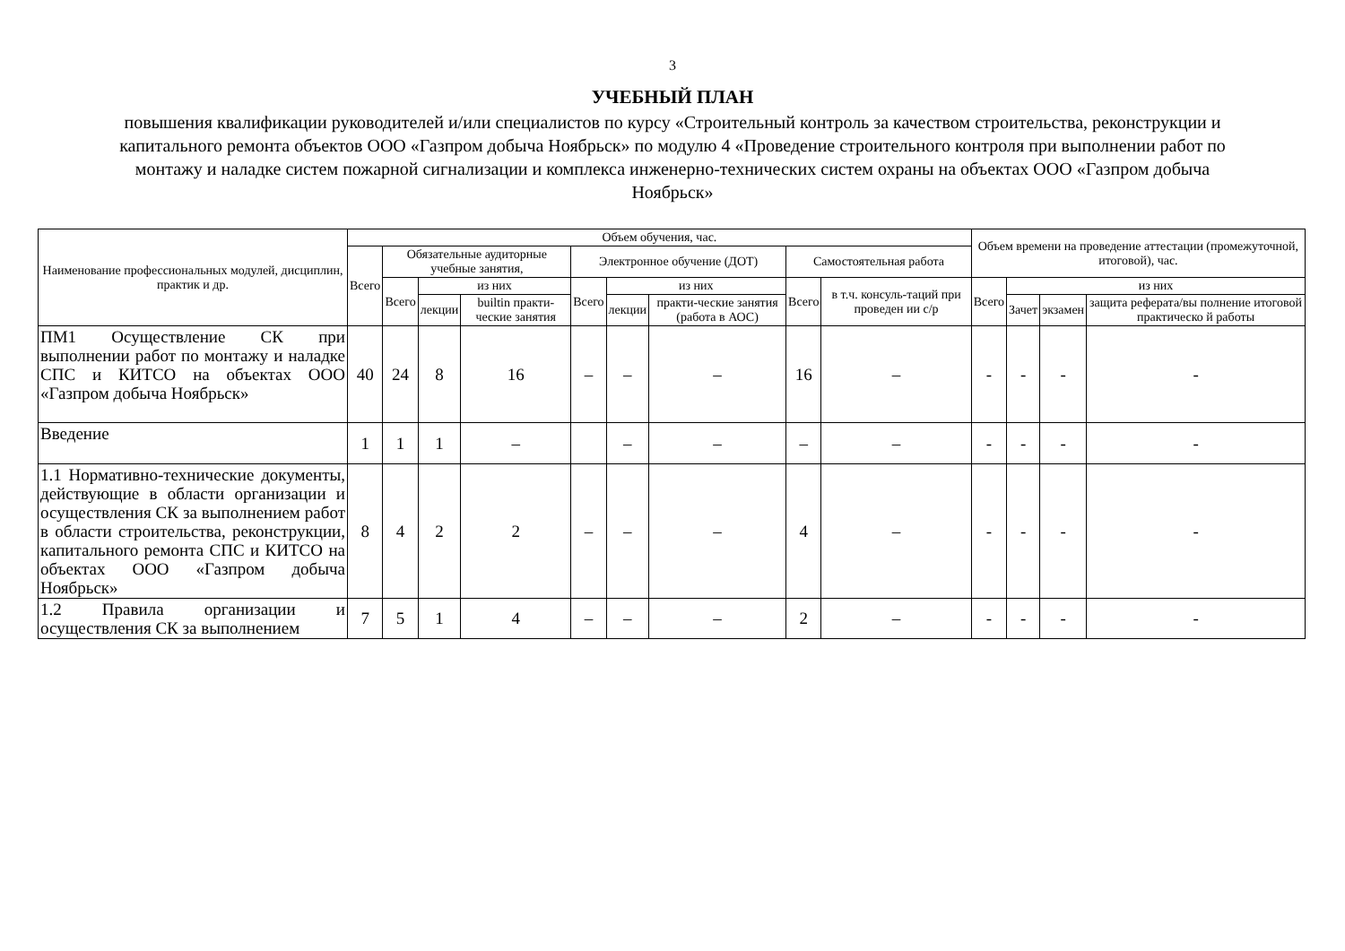3
УЧЕБНЫЙ ПЛАН
повышения квалификации руководителей и/или специалистов по курсу «Строительный контроль за качеством строительства, реконструкции и капитального ремонта объектов ООО «Газпром добыча Ноябрьск» по модулю 4 «Проведение строительного контроля при выполнении работ по монтажу и наладке систем пожарной сигнализации и комплекса инженерно-технических систем охраны на объектах ООО «Газпром добыча Ноябрьск»
| Наименование профессиональных модулей, дисциплин, практик и др. | Объем обучения, час. | | | | | | | | | Объем времени на проведение аттестации (промежуточной, итоговой), час. | | | |
| --- | --- | --- | --- | --- | --- | --- | --- | --- | --- | --- | --- | --- | --- |
| | Всего | Обязательные аудиторные учебные занятия, | | | Электронное обучение (ДОТ) | | | Самостоятельная работа | | | | | |
| | | Всего | из них | | Всего | из них | | Всего | в т.ч. консуль-таций при проведен ии с/р | Всего | из них | | |
| | | | лекции | builtin практи-ческие занятия | | лекции | практи-ческие занятия (работа в АОС) | | | | Зачет | экзамен | защита реферата/вы полнение итоговой практическо й работы |
| ПМ1 Осуществление СК при выполнении работ по монтажу и наладке СПС и КИТСО на объектах ООО «Газпром добыча Ноябрьск» | 40 | 24 | 8 | 16 | – | – | – | 16 | – | - | - | - | - |
| Введение | 1 | 1 | 1 | – | | – | – | – | – | - | - | - | - |
| 1.1 Нормативно-технические документы, действующие в области организации и осуществления СК за выполнением работ в области строительства, реконструкции, капитального ремонта СПС и КИТСО на объектах ООО «Газпром добыча Ноябрьск» | 8 | 4 | 2 | 2 | – | – | – | 4 | – | - | - | - | - |
| 1.2 Правила организации и осуществления СК за выполнением | 7 | 5 | 1 | 4 | – | – | – | 2 | – | - | - | - | - |